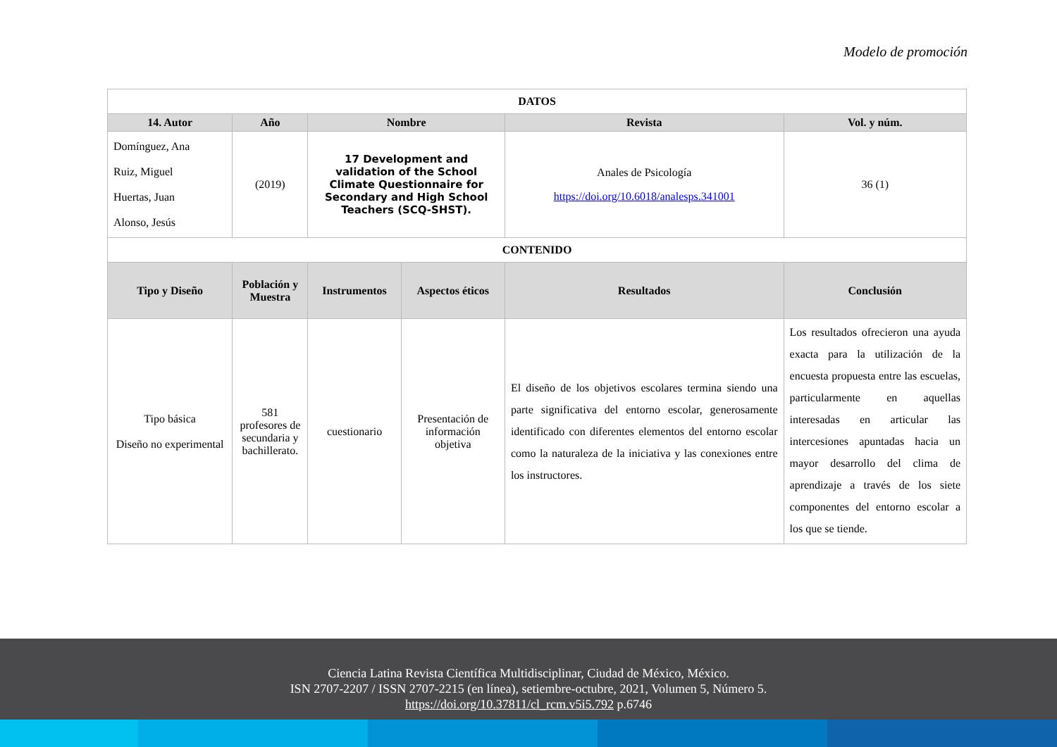Modelo de promoción
| DATOS | | | | | |
| --- | --- | --- | --- | --- | --- |
| 14. Autor | Año | Nombre | | Revista | Vol. y núm. |
| Domínguez, Ana Ruiz, Miguel Huertas, Juan Alonso, Jesús | (2019) | 17 Development and validation of the School Climate Questionnaire for Secondary and High School Teachers (SCQ-SHST). | | Anales de Psicología https://doi.org/10.6018/analesps.341001 | 36 (1) |
| CONTENIDO | | | | | |
| Tipo y Diseño | Población y Muestra | Instrumentos | Aspectos éticos | Resultados | Conclusión |
| Tipo básica Diseño no experimental | 581 profesores de secundaria y bachillerato. | cuestionario | Presentación de información objetiva | El diseño de los objetivos escolares termina siendo una parte significativa del entorno escolar, generosamente identificado con diferentes elementos del entorno escolar como la naturaleza de la iniciativa y las conexiones entre los instructores. | Los resultados ofrecieron una ayuda exacta para la utilización de la encuesta propuesta entre las escuelas, particularmente en aquellas interesadas en articular las intercesiones apuntadas hacia un mayor desarrollo del clima de aprendizaje a través de los siete componentes del entorno escolar a los que se tiende. |
Ciencia Latina Revista Científica Multidisciplinar, Ciudad de México, México.
ISN 2707-2207 / ISSN 2707-2215 (en línea), setiembre-octubre, 2021, Volumen 5, Número 5.
https://doi.org/10.37811/cl_rcm.v5i5.792 p.6746